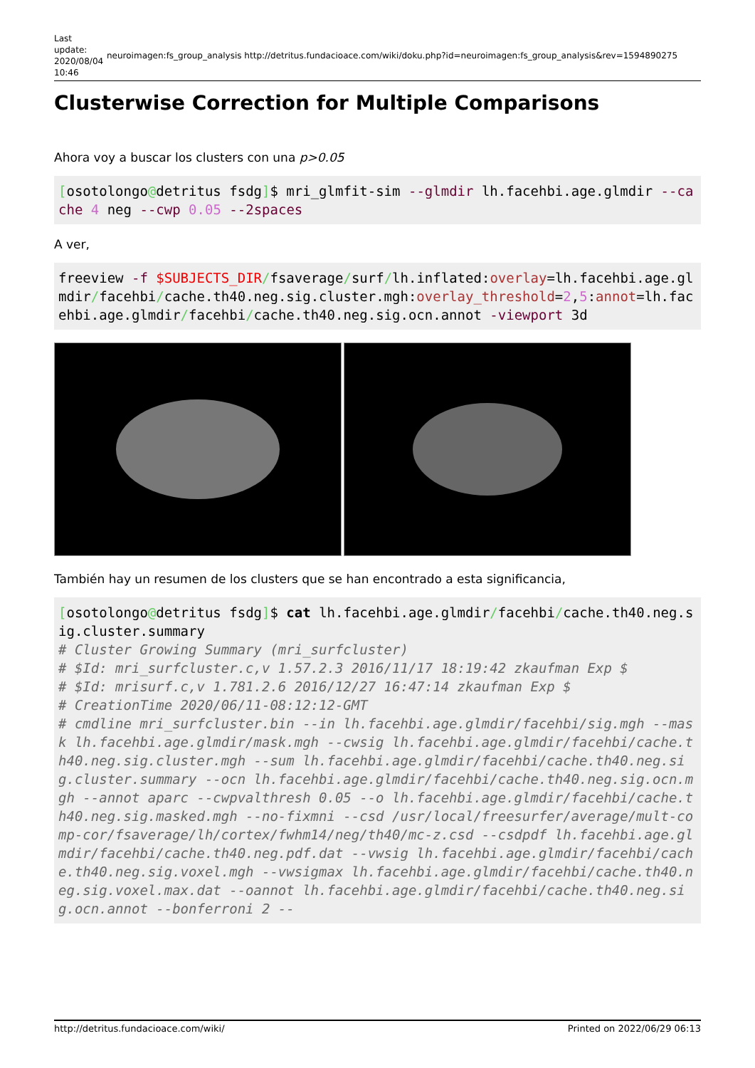Last update: 2020/08/04 10:46
neuroimagen:fs_group_analysis http://detritus.fundacioace.com/wiki/doku.php?id=neuroimagen:fs_group_analysis&rev=1594890275
Clusterwise Correction for Multiple Comparisons
Ahora voy a buscar los clusters con una p>0.05
[osotolongo@detritus fsdg]$ mri_glmfit-sim --glmdir lh.facehbi.age.glmdir --cache 4 neg --cwp 0.05 --2spaces
A ver,
freeview -f $SUBJECTS_DIR/fsaverage/surf/lh.inflated:overlay=lh.facehbi.age.glmdir/facehbi/cache.th40.neg.sig.cluster.mgh:overlay_threshold=2,5:annot=lh.facehbi.age.glmdir/facehbi/cache.th40.neg.sig.ocn.annot -viewport 3d
También hay un resumen de los clusters que se han encontrado a esta significancia,
[osotolongo@detritus fsdg]$ cat lh.facehbi.age.glmdir/facehbi/cache.th40.neg.sig.cluster.summary
# Cluster Growing Summary (mri_surfcluster)
# $Id: mri_surfcluster.c,v 1.57.2.3 2016/11/17 18:19:42 zkaufman Exp $
# $Id: mrisurf.c,v 1.781.2.6 2016/12/27 16:47:14 zkaufman Exp $
# CreationTime 2020/06/11-08:12:12-GMT
# cmdline mri_surfcluster.bin --in lh.facehbi.age.glmdir/facehbi/sig.mgh --mask lh.facehbi.age.glmdir/mask.mgh --cwsig lh.facehbi.age.glmdir/facehbi/cache.th40.neg.sig.cluster.mgh --sum lh.facehbi.age.glmdir/facehbi/cache.th40.neg.sig.cluster.summary --ocn lh.facehbi.age.glmdir/facehbi/cache.th40.neg.sig.ocn.mgh --annot aparc --cwpvalthresh 0.05 --o lh.facehbi.age.glmdir/facehbi/cache.th40.neg.sig.masked.mgh --no-fixmni --csd /usr/local/freesurfer/average/mult-comp-cor/fsaverage/lh/cortex/fwhm14/neg/th40/mc-z.csd --csdpdf lh.facehbi.age.glmdir/facehbi/cache.th40.neg.pdf.dat --vwsig lh.facehbi.age.glmdir/facehbi/cache.th40.neg.sig.voxel.mgh --vwsigmax lh.facehbi.age.glmdir/facehbi/cache.th40.neg.sig.voxel.max.dat --oannot lh.facehbi.age.glmdir/facehbi/cache.th40.neg.sig.ocn.annot --bonferroni 2 --
http://detritus.fundacioace.com/wiki/ Printed on 2022/06/29 06:13